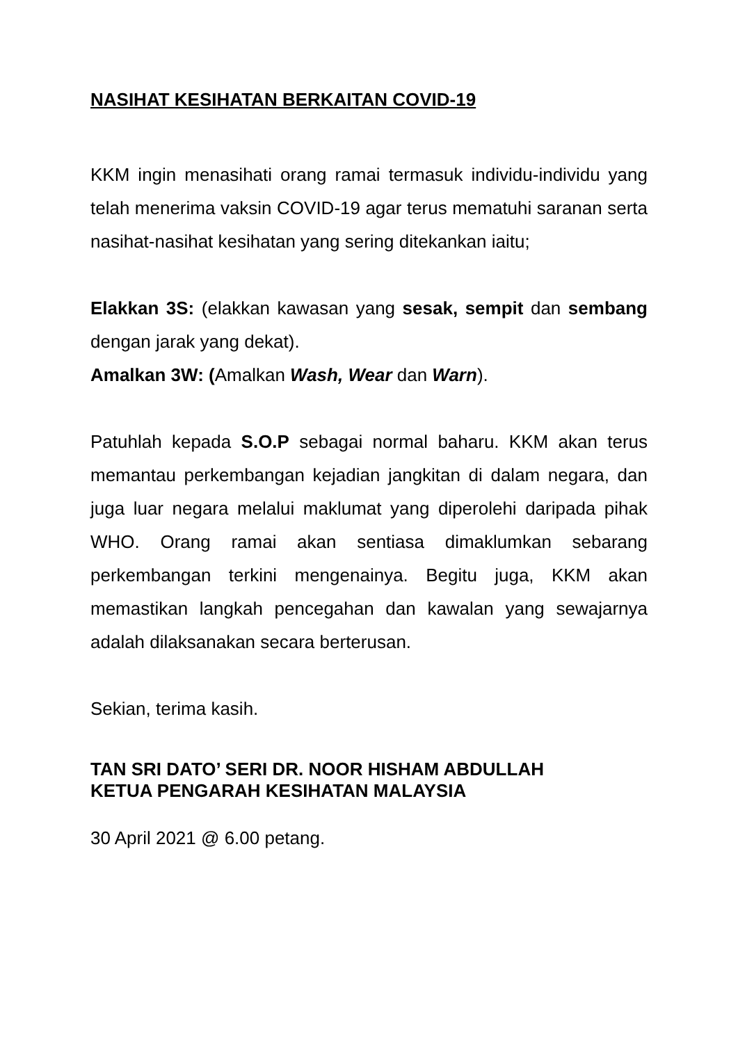NASIHAT KESIHATAN BERKAITAN COVID-19
KKM ingin menasihati orang ramai termasuk individu-individu yang telah menerima vaksin COVID-19 agar terus mematuhi saranan serta nasihat-nasihat kesihatan yang sering ditekankan iaitu;
Elakkan 3S: (elakkan kawasan yang sesak, sempit dan sembang dengan jarak yang dekat).
Amalkan 3W: (Amalkan Wash, Wear dan Warn).
Patuhlah kepada S.O.P sebagai normal baharu. KKM akan terus memantau perkembangan kejadian jangkitan di dalam negara, dan juga luar negara melalui maklumat yang diperolehi daripada pihak WHO. Orang ramai akan sentiasa dimaklumkan sebarang perkembangan terkini mengenainya. Begitu juga, KKM akan memastikan langkah pencegahan dan kawalan yang sewajarnya adalah dilaksanakan secara berterusan.
Sekian, terima kasih.
TAN SRI DATO’ SERI DR. NOOR HISHAM ABDULLAH
KETUA PENGARAH KESIHATAN MALAYSIA
30 April 2021 @ 6.00 petang.